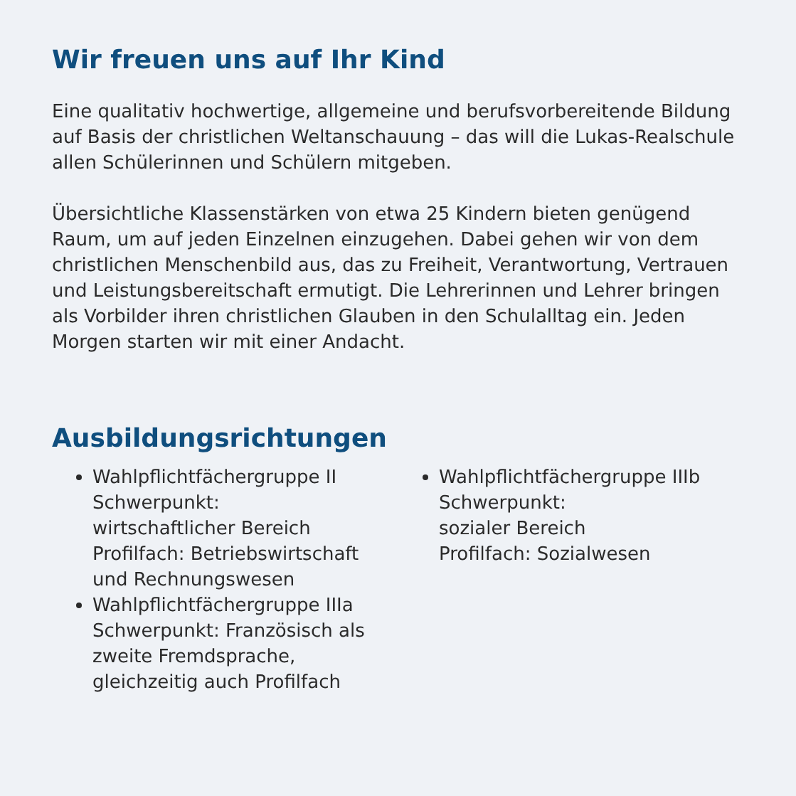Wir freuen uns auf Ihr Kind
Eine qualitativ hochwertige, allgemeine und berufsvorbereitende Bildung auf Basis der christlichen Weltanschauung – das will die Lukas-Realschule allen Schülerinnen und Schülern mitgeben.
Übersichtliche Klassenstärken von etwa 25 Kindern bieten genügend Raum, um auf jeden Einzelnen einzugehen. Dabei gehen wir von dem christlichen Menschenbild aus, das zu Freiheit, Verantwortung, Vertrauen und Leistungsbereitschaft ermutigt. Die Lehrerinnen und Lehrer bringen als Vorbilder ihren christlichen Glauben in den Schulalltag ein. Jeden Morgen starten wir mit einer Andacht.
Ausbildungsrichtungen
Wahlpflichtfächergruppe II
Schwerpunkt:
wirtschaftlicher Bereich
Profilfach: Betriebswirtschaft und Rechnungswesen
Wahlpflichtfächergruppe IIIa
Schwerpunkt: Französisch als zweite Fremdsprache, gleichzeitig auch Profilfach
Wahlpflichtfächergruppe IIIb
Schwerpunkt:
sozialer Bereich
Profilfach: Sozialwesen